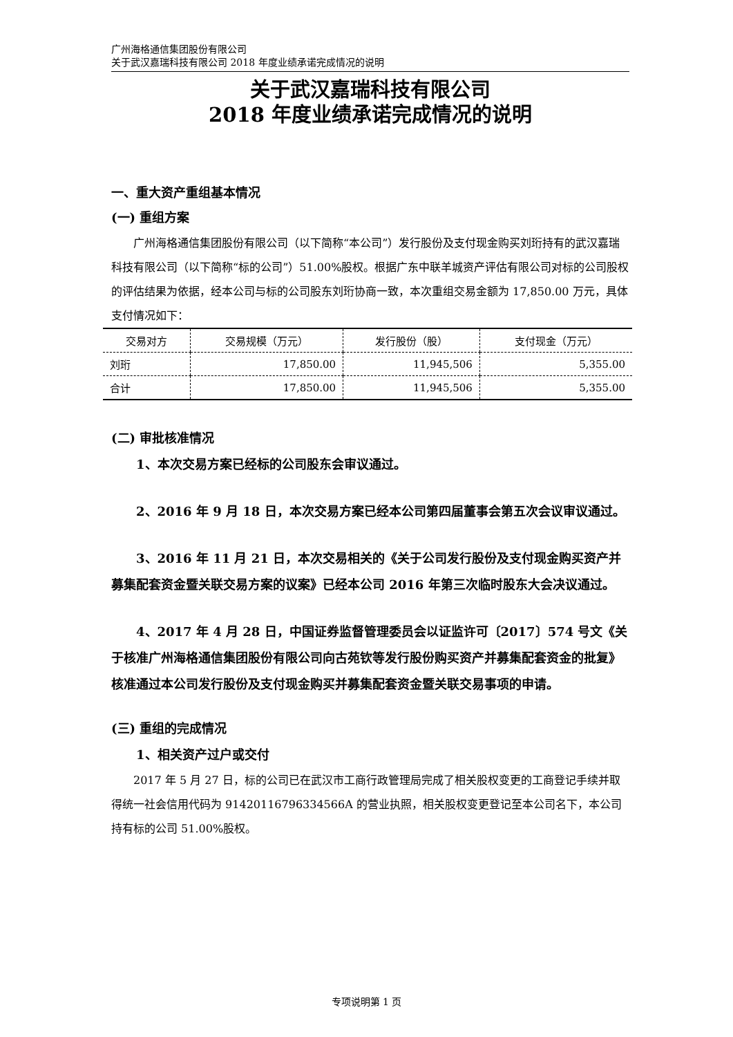广州海格通信集团股份有限公司
关于武汉嘉瑞科技有限公司 2018 年度业绩承诺完成情况的说明
关于武汉嘉瑞科技有限公司
2018 年度业绩承诺完成情况的说明
一、重大资产重组基本情况
(一) 重组方案
广州海格通信集团股份有限公司（以下简称“本公司”）发行股份及支付现金购买刘珩持有的武汉嘉瑞科技有限公司（以下简称“标的公司”）51.00%股权。根据广东中联羊城资产评估有限公司对标的公司股权的评估结果为依据，经本公司与标的公司股东刘珩协商一致，本次重组交易金额为 17,850.00 万元，具体支付情况如下：
| 交易对方 | 交易规模（万元） | 发行股份（股） | 支付现金（万元） |
| --- | --- | --- | --- |
| 刘珩 | 17,850.00 | 11,945,506 | 5,355.00 |
| 合计 | 17,850.00 | 11,945,506 | 5,355.00 |
(二) 审批核准情况
1、本次交易方案已经标的公司股东会审议通过。
2、2016 年 9 月 18 日，本次交易方案已经本公司第四届董事会第五次会议审议通过。
3、2016 年 11 月 21 日，本次交易相关的《关于公司发行股份及支付现金购买资产并募集配套资金暨关联交易方案的议案》已经本公司 2016 年第三次临时股东大会决议通过。
4、2017 年 4 月 28 日，中国证券监督管理委员会以证监许可〔2017〕574 号文《关于核准广州海格通信集团股份有限公司向古苑钦等发行股份购买资产并募集配套资金的批复》核准通过本公司发行股份及支付现金购买并募集配套资金暨关联交易事项的申请。
(三) 重组的完成情况
1、相关资产过户或交付
2017 年 5 月 27 日，标的公司已在武汉市工商行政管理局完成了相关股权变更的工商登记手续并取得统一社会信用代码为 91420116796334566A 的营业执照，相关股权变更登记至本公司名下，本公司持有标的公司 51.00%股权。
专项说明第 1 页